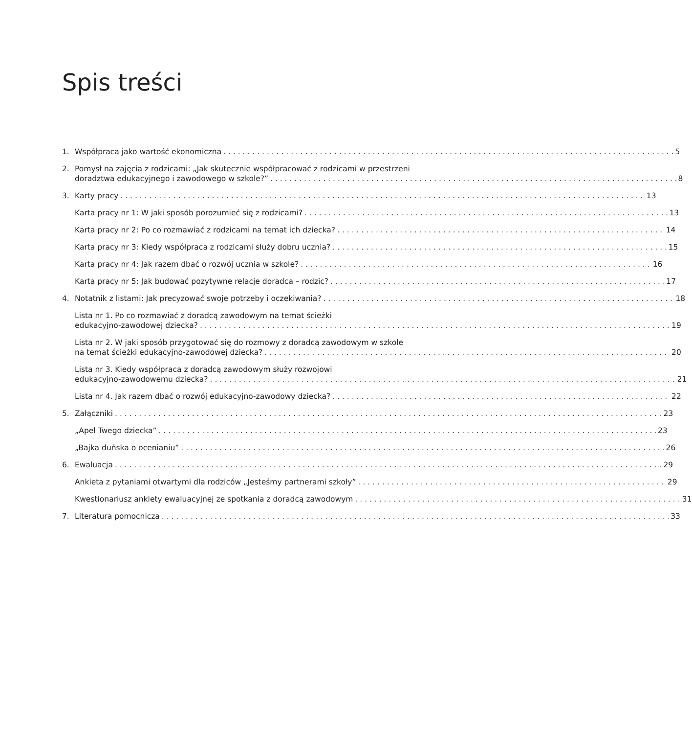Spis treści
1. Współpraca jako wartość ekonomiczna 5
2. Pomysł na zajęcia z rodzicami: „Jak skutecznie współpracować z rodzicami w przestrzeni
doradztwa edukacyjnego i zawodowego w szkole?” 8
3. Karty pracy 13
Karta pracy nr 1: W jaki sposób porozumieć się z rodzicami? 13
Karta pracy nr 2: Po co rozmawiać z rodzicami na temat ich dziecka? 14
Karta pracy nr 3: Kiedy współpraca z rodzicami służy dobru ucznia? 15
Karta pracy nr 4: Jak razem dbać o rozwój ucznia w szkole? 16
Karta pracy nr 5: Jak budować pozytywne relacje doradca – rodzic? 17
4. Notatnik z listami: Jak precyzować swoje potrzeby i oczekiwania? 18
Lista nr 1. Po co rozmawiać z doradcą zawodowym na temat ścieżki
edukacyjno-zawodowej dziecka? 19
Lista nr 2. W jaki sposób przygotować się do rozmowy z doradcą zawodowym w szkole
na temat ścieżki edukacyjno-zawodowej dziecka? 20
Lista nr 3. Kiedy współpraca z doradcą zawodowym służy rozwojowi
edukacyjno-zawodowemu dziecka? 21
Lista nr 4. Jak razem dbać o rozwój edukacyjno-zawodowy dziecka? 22
5. Załączniki 23
„Apel Twego dziecka” 23
„Bajka duńska o ocenianiu” 26
6. Ewaluacja 29
Ankieta z pytaniami otwartymi dla rodziców „Jesteśmy partnerami szkoły” 29
Kwestionariusz ankiety ewaluacyjnej ze spotkania z doradcą zawodowym 31
7. Literatura pomocnicza 33